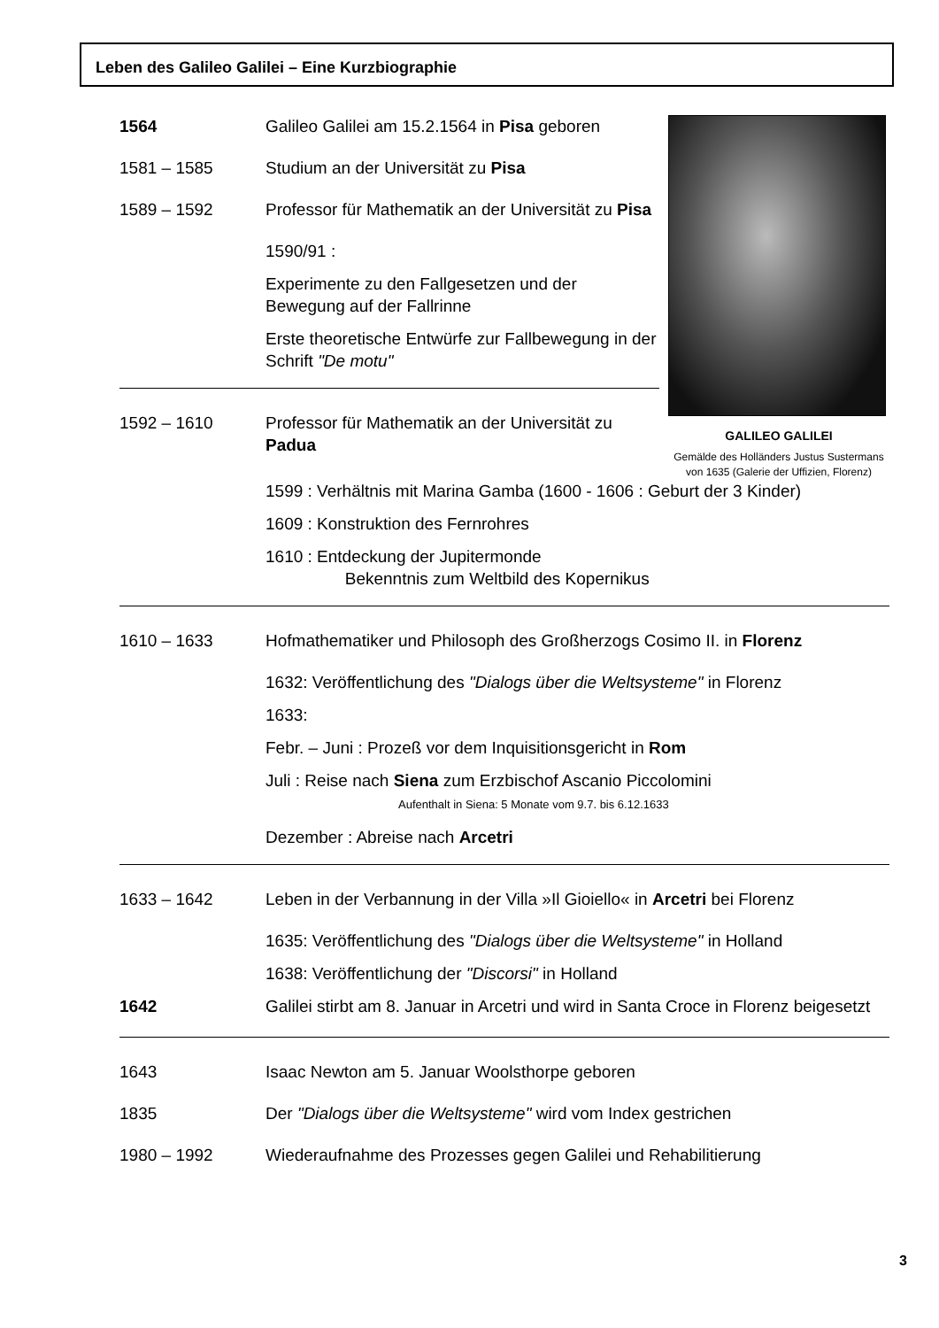Leben des Galileo Galilei – Eine Kurzbiographie
GALILEO GALILEI
Gemälde des Holländers Justus Sustermans
von 1635 (Galerie der Uffizien, Florenz)
1564 Galileo Galilei am 15.2.1564 in Pisa geboren
1581 – 1585 Studium an der Universität zu Pisa
1589 – 1592 Professor für Mathematik an der Universität zu Pisa
1590/91 :
Experimente zu den Fallgesetzen und der Bewegung auf der Fallrinne
Erste theoretische Entwürfe zur Fallbewegung in der Schrift "De motu"
1592 – 1610 Professor für Mathematik an der Universität zu Padua
1599 : Verhältnis mit Marina Gamba (1600 - 1606 : Geburt der 3 Kinder)
1609 : Konstruktion des Fernrohres
1610 : Entdeckung der Jupitermonde
Bekenntnis zum Weltbild des Kopernikus
1610 – 1633 Hofmathematiker und Philosoph des Großherzogs Cosimo II. in Florenz
1632: Veröffentlichung des "Dialogs über die Weltsysteme" in Florenz
1633:
Febr. – Juni : Prozeß vor dem Inquisitionsgericht in Rom
Juli : Reise nach Siena zum Erzbischof Ascanio Piccolomini
Aufenthalt in Siena: 5 Monate vom 9.7. bis 6.12.1633
Dezember : Abreise nach Arcetri
1633 – 1642 Leben in der Verbannung in der Villa »Il Gioiello« in Arcetri bei Florenz
1635: Veröffentlichung des "Dialogs über die Weltsysteme" in Holland
1638: Veröffentlichung der "Discorsi" in Holland
1642 Galilei stirbt am 8. Januar in Arcetri und wird in Santa Croce in Florenz beigesetzt
1643 Isaac Newton am 5. Januar Woolsthorpe geboren
1835 Der "Dialogs über die Weltsysteme" wird vom Index gestrichen
1980 – 1992 Wiederaufnahme des Prozesses gegen Galilei und Rehabilitierung
3